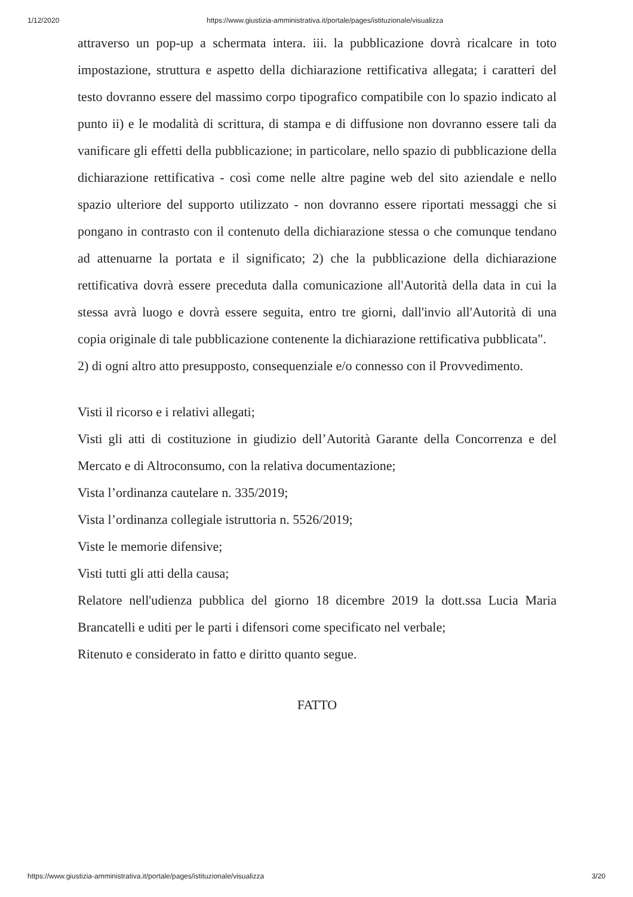1/12/2020 https://www.giustizia-amministrativa.it/portale/pages/istituzionale/visualizza
attraverso un pop-up a schermata intera. iii. la pubblicazione dovrà ricalcare in toto impostazione, struttura e aspetto della dichiarazione rettificativa allegata; i caratteri del testo dovranno essere del massimo corpo tipografico compatibile con lo spazio indicato al punto ii) e le modalità di scrittura, di stampa e di diffusione non dovranno essere tali da vanificare gli effetti della pubblicazione; in particolare, nello spazio di pubblicazione della dichiarazione rettificativa - così come nelle altre pagine web del sito aziendale e nello spazio ulteriore del supporto utilizzato - non dovranno essere riportati messaggi che si pongano in contrasto con il contenuto della dichiarazione stessa o che comunque tendano ad attenuarne la portata e il significato; 2) che la pubblicazione della dichiarazione rettificativa dovrà essere preceduta dalla comunicazione all'Autorità della data in cui la stessa avrà luogo e dovrà essere seguita, entro tre giorni, dall'invio all'Autorità di una copia originale di tale pubblicazione contenente la dichiarazione rettificativa pubblicata".
2) di ogni altro atto presupposto, consequenziale e/o connesso con il Provvedimento.
Visti il ricorso e i relativi allegati;
Visti gli atti di costituzione in giudizio dell’Autorità Garante della Concorrenza e del Mercato e di Altroconsumo, con la relativa documentazione;
Vista l’ordinanza cautelare n. 335/2019;
Vista l’ordinanza collegiale istruttoria n. 5526/2019;
Viste le memorie difensive;
Visti tutti gli atti della causa;
Relatore nell'udienza pubblica del giorno 18 dicembre 2019 la dott.ssa Lucia Maria Brancatelli e uditi per le parti i difensori come specificato nel verbale;
Ritenuto e considerato in fatto e diritto quanto segue.
FATTO
https://www.giustizia-amministrativa.it/portale/pages/istituzionale/visualizza 3/20